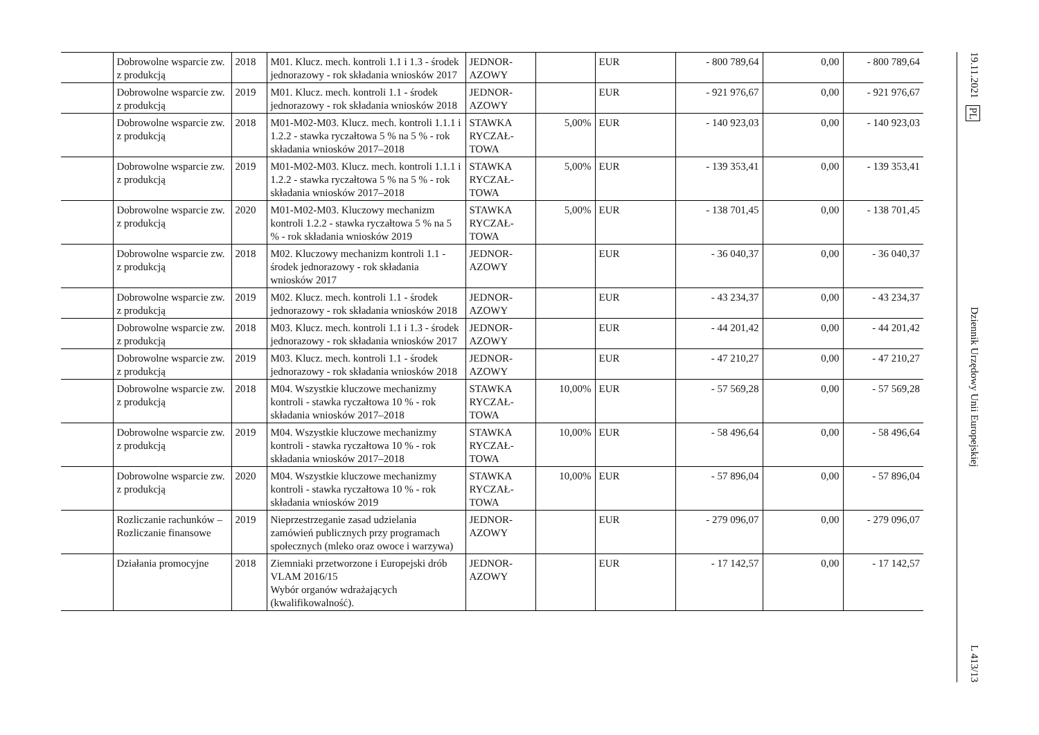| | Dobrowolne wsparcie zw. z produkcją | 2018 | M01. Klucz. mech. kontroli 1.1 i 1.3 - środek jednorazowy - rok składania wniosków 2017 | JEDNOR-AZOWY | | EUR | - 800 789,64 | 0,00 | - 800 789,64 |
| | Dobrowolne wsparcie zw. z produkcją | 2019 | M01. Klucz. mech. kontroli 1.1 - środek jednorazowy - rok składania wniosków 2018 | JEDNOR-AZOWY | | EUR | - 921 976,67 | 0,00 | - 921 976,67 |
| | Dobrowolne wsparcie zw. z produkcją | 2018 | M01-M02-M03. Klucz. mech. kontroli 1.1.1 i 1.2.2 - stawka ryczałtowa 5 % na 5 % - rok składania wniosków 2017–2018 | STAWKA RYCZAŁ-TOWA | 5,00% | EUR | - 140 923,03 | 0,00 | - 140 923,03 |
| | Dobrowolne wsparcie zw. z produkcją | 2019 | M01-M02-M03. Klucz. mech. kontroli 1.1.1 i 1.2.2 - stawka ryczałtowa 5 % na 5 % - rok składania wniosków 2017–2018 | STAWKA RYCZAŁ-TOWA | 5,00% | EUR | - 139 353,41 | 0,00 | - 139 353,41 |
| | Dobrowolne wsparcie zw. z produkcją | 2020 | M01-M02-M03. Kluczowy mechanizm kontroli 1.2.2 - stawka ryczałtowa 5 % na 5 % - rok składania wniosków 2019 | STAWKA RYCZAŁ-TOWA | 5,00% | EUR | - 138 701,45 | 0,00 | - 138 701,45 |
| | Dobrowolne wsparcie zw. z produkcją | 2018 | M02. Kluczowy mechanizm kontroli 1.1 - środek jednorazowy - rok składania wniosków 2017 | JEDNOR-AZOWY | | EUR | - 36 040,37 | 0,00 | - 36 040,37 |
| | Dobrowolne wsparcie zw. z produkcją | 2019 | M02. Klucz. mech. kontroli 1.1 - środek jednorazowy - rok składania wniosków 2018 | JEDNOR-AZOWY | | EUR | - 43 234,37 | 0,00 | - 43 234,37 |
| | Dobrowolne wsparcie zw. z produkcją | 2018 | M03. Klucz. mech. kontroli 1.1 i 1.3 - środek jednorazowy - rok składania wniosków 2017 | JEDNOR-AZOWY | | EUR | - 44 201,42 | 0,00 | - 44 201,42 |
| | Dobrowolne wsparcie zw. z produkcją | 2019 | M03. Klucz. mech. kontroli 1.1 - środek jednorazowy - rok składania wniosków 2018 | JEDNOR-AZOWY | | EUR | - 47 210,27 | 0,00 | - 47 210,27 |
| | Dobrowolne wsparcie zw. z produkcją | 2018 | M04. Wszystkie kluczowe mechanizmy kontroli - stawka ryczałtowa 10 % - rok składania wniosków 2017–2018 | STAWKA RYCZAŁ-TOWA | 10,00% | EUR | - 57 569,28 | 0,00 | - 57 569,28 |
| | Dobrowolne wsparcie zw. z produkcją | 2019 | M04. Wszystkie kluczowe mechanizmy kontroli - stawka ryczałtowa 10 % - rok składania wniosków 2017–2018 | STAWKA RYCZAŁ-TOWA | 10,00% | EUR | - 58 496,64 | 0,00 | - 58 496,64 |
| | Dobrowolne wsparcie zw. z produkcją | 2020 | M04. Wszystkie kluczowe mechanizmy kontroli - stawka ryczałtowa 10 % - rok składania wniosków 2019 | STAWKA RYCZAŁ-TOWA | 10,00% | EUR | - 57 896,04 | 0,00 | - 57 896,04 |
| | Rozliczanie rachunków – Rozliczanie finansowe | 2019 | Nieprzestrzeganie zasad udzielania zamówień publicznych przy programach społecznych (mleko oraz owoce i warzywa) | JEDNOR-AZOWY | | EUR | - 279 096,07 | 0,00 | - 279 096,07 |
| | Działania promocyjne | 2018 | Ziemniaki przetworzone i Europejski drób VLAM 2016/15 Wybór organów wdrażających (kwalifikowalność). | JEDNOR-AZOWY | | EUR | - 17 142,57 | 0,00 | - 17 142,57 |
19.11.2021 PL Dziennik Urzędowy Unii Europejskiej L 413/13